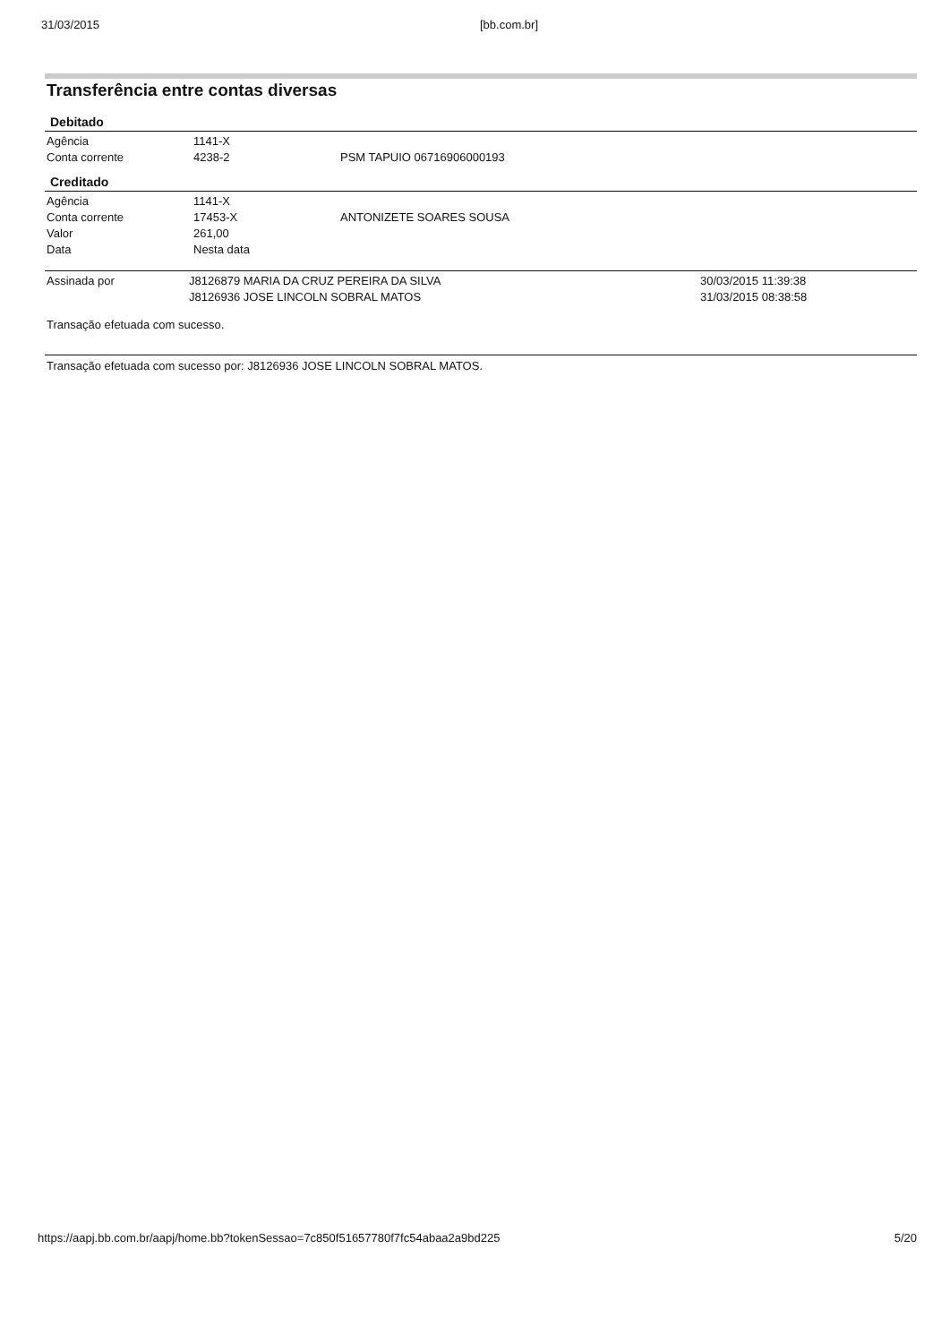31/03/2015 [bb.com.br]
Transferência entre contas diversas
Debitado
| Agência | 1141-X | |
| Conta corrente | 4238-2 | PSM TAPUIO 06716906000193 |
Creditado
| Agência | 1141-X | |
| Conta corrente | 17453-X | ANTONIZETE SOARES SOUSA |
| Valor | 261,00 | |
| Data | Nesta data | |
| Assinada por | J8126879 MARIA DA CRUZ PEREIRA DA SILVA | 30/03/2015 11:39:38 |
| | J8126936 JOSE LINCOLN SOBRAL MATOS | 31/03/2015 08:38:58 |
Transação efetuada com sucesso.
Transação efetuada com sucesso por: J8126936 JOSE LINCOLN SOBRAL MATOS.
https://aapj.bb.com.br/aapj/home.bb?tokenSessao=7c850f51657780f7fc54abaa2a9bd225 5/20